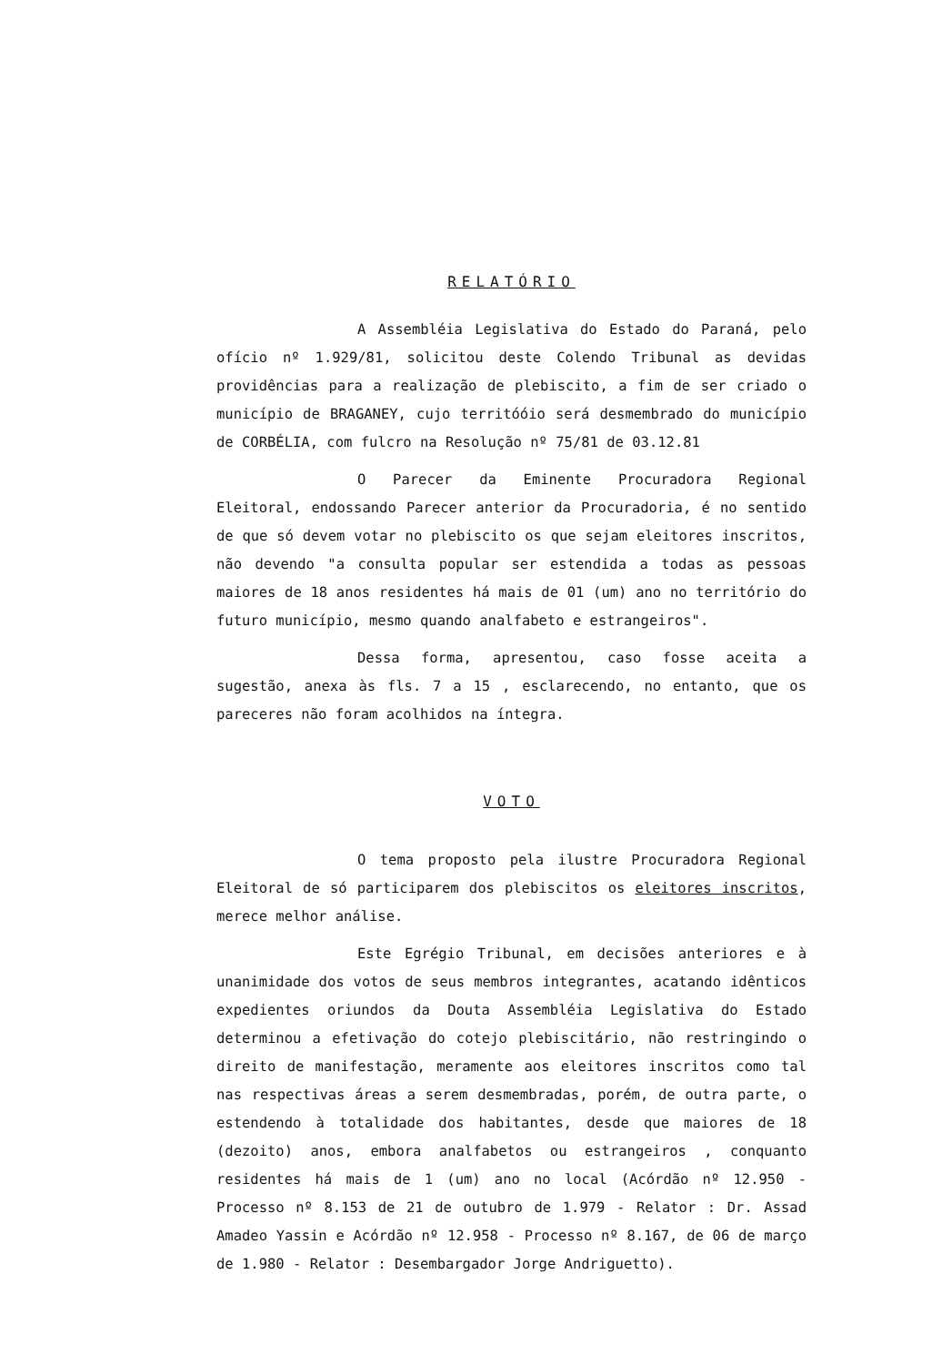RELATÓRIO
A Assembléia Legislativa do Estado do Paraná, pelo ofício nº 1.929/81, solicitou deste Colendo Tribunal as devidas providências para a realização de plebiscito, a fim de ser criado o município de BRAGANEY, cujo territóóio será desmembrado do município de CORBÉLIA, com fulcro na Resolução nº 75/81 de 03.12.81
O Parecer da Eminente Procuradora Regional Eleitoral, endossando Parecer anterior da Procuradoria, é no sentido de que só devem votar no plebiscito os que sejam eleitores inscritos, não devendo "a consulta popular ser estendida a todas as pessoas maiores de 18 anos residentes há mais de 01 (um) ano no território do futuro município, mesmo quando analfabeto e estrangeiros".
Dessa forma, apresentou, caso fosse aceita a sugestão, anexa às fls. 7 a 15 , esclarecendo, no entanto, que os pareceres não foram acolhidos na íntegra.
VOTO
O tema proposto pela ilustre Procuradora Regional Eleitoral de só participarem dos plebiscitos os eleitores inscritos, merece melhor análise.
Este Egrégio Tribunal, em decisões anteriores e à unanimidade dos votos de seus membros integrantes, acatando idênticos expedientes oriundos da Douta Assembléia Legislativa do Estado determinou a efetivação do cotejo plebiscitário, não restringindo o direito de manifestação, meramente aos eleitores inscritos como tal nas respectivas áreas a serem desmembradas, porém, de outra parte, o estendendo à totalidade dos habitantes, desde que maiores de 18 (dezoito) anos, embora analfabetos ou estrangeiros , conquanto residentes há mais de 1 (um) ano no local (Acórdão nº 12.950 - Processo nº 8.153 de 21 de outubro de 1.979 - Relator : Dr. Assad Amadeo Yassin e Acórdão nº 12.958 - Processo nº 8.167, de 06 de março de 1.980 - Relator : Desembargador Jorge Andriguetto).